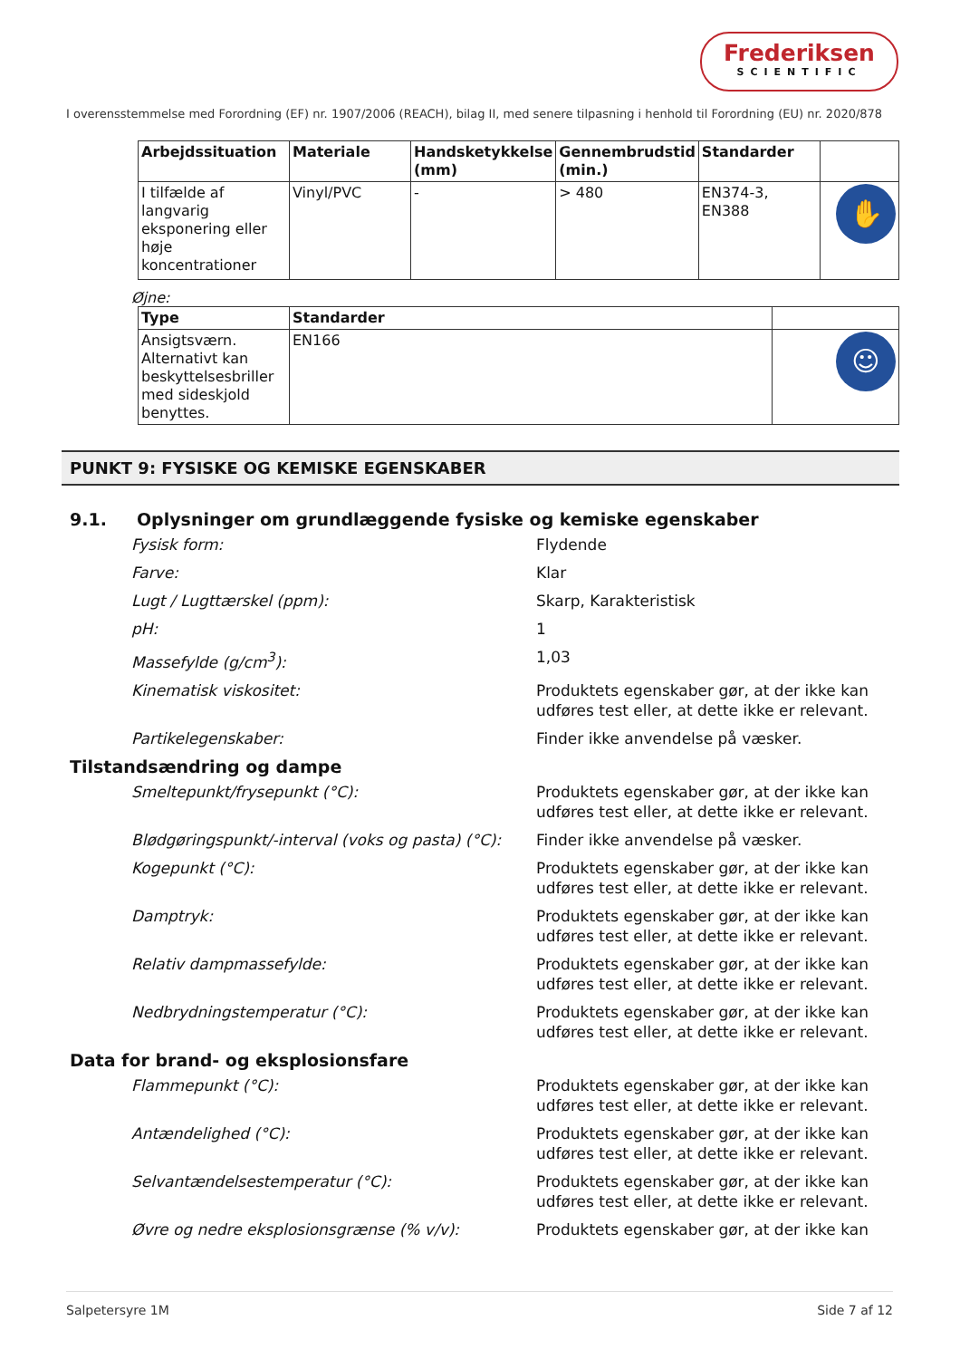Frederiksen
SCIENTIFIC
I overensstemmelse med Forordning (EF) nr. 1907/2006 (REACH), bilag II, med senere tilpasning i henhold til Forordning (EU) nr. 2020/878
| Arbejdssituation | Materiale | Handsketykkelse (mm) | Gennembrudstid (min.) | Standarder | |
| --- | --- | --- | --- | --- | --- |
| I tilfælde af langvarig eksponering eller høje koncentrationer | Vinyl/PVC | - | > 480 | EN374-3, EN388 | ✋ |
Øjne:
| Type | Standarder | |
| --- | --- | --- |
| Ansigtsværn. Alternativt kan beskyttelsesbriller med sideskjold benyttes. | EN166 | ☺ |
PUNKT 9: FYSISKE OG KEMISKE EGENSKABER
9.1. Oplysninger om grundlæggende fysiske og kemiske egenskaber
Fysisk form: Flydende
Farve: Klar
Lugt / Lugttærskel (ppm): Skarp, Karakteristisk
pH: 1
Massefylde (g/cm<sup>3</sup>): 1,03
Kinematisk viskositet: Produktets egenskaber gør, at der ikke kan udføres test eller, at dette ikke er relevant.
Partikelegenskaber: Finder ikke anvendelse på væsker.
Tilstandsændring og dampe
Smeltepunkt/frysepunkt (°C): Produktets egenskaber gør, at der ikke kan udføres test eller, at dette ikke er relevant.
Blødgøringspunkt/-interval (voks og pasta) (°C):
Finder ikke anvendelse på væsker.
Kogepunkt (°C): Produktets egenskaber gør, at der ikke kan udføres test eller, at dette ikke er relevant.
Damptryk: Produktets egenskaber gør, at der ikke kan udføres test eller, at dette ikke er relevant.
Relativ dampmassefylde: Produktets egenskaber gør, at der ikke kan udføres test eller, at dette ikke er relevant.
Nedbrydningstemperatur (°C): Produktets egenskaber gør, at der ikke kan udføres test eller, at dette ikke er relevant.
Data for brand- og eksplosionsfare
Flammepunkt (°C): Produktets egenskaber gør, at der ikke kan udføres test eller, at dette ikke er relevant.
Antændelighed (°C): Produktets egenskaber gør, at der ikke kan udføres test eller, at dette ikke er relevant.
Selvantændelsestemperatur (°C): Produktets egenskaber gør, at der ikke kan udføres test eller, at dette ikke er relevant.
Øvre og nedre eksplosionsgrænse (% v/v): Produktets egenskaber gør, at der ikke kan
Salpetersyre 1M Side 7 af 12